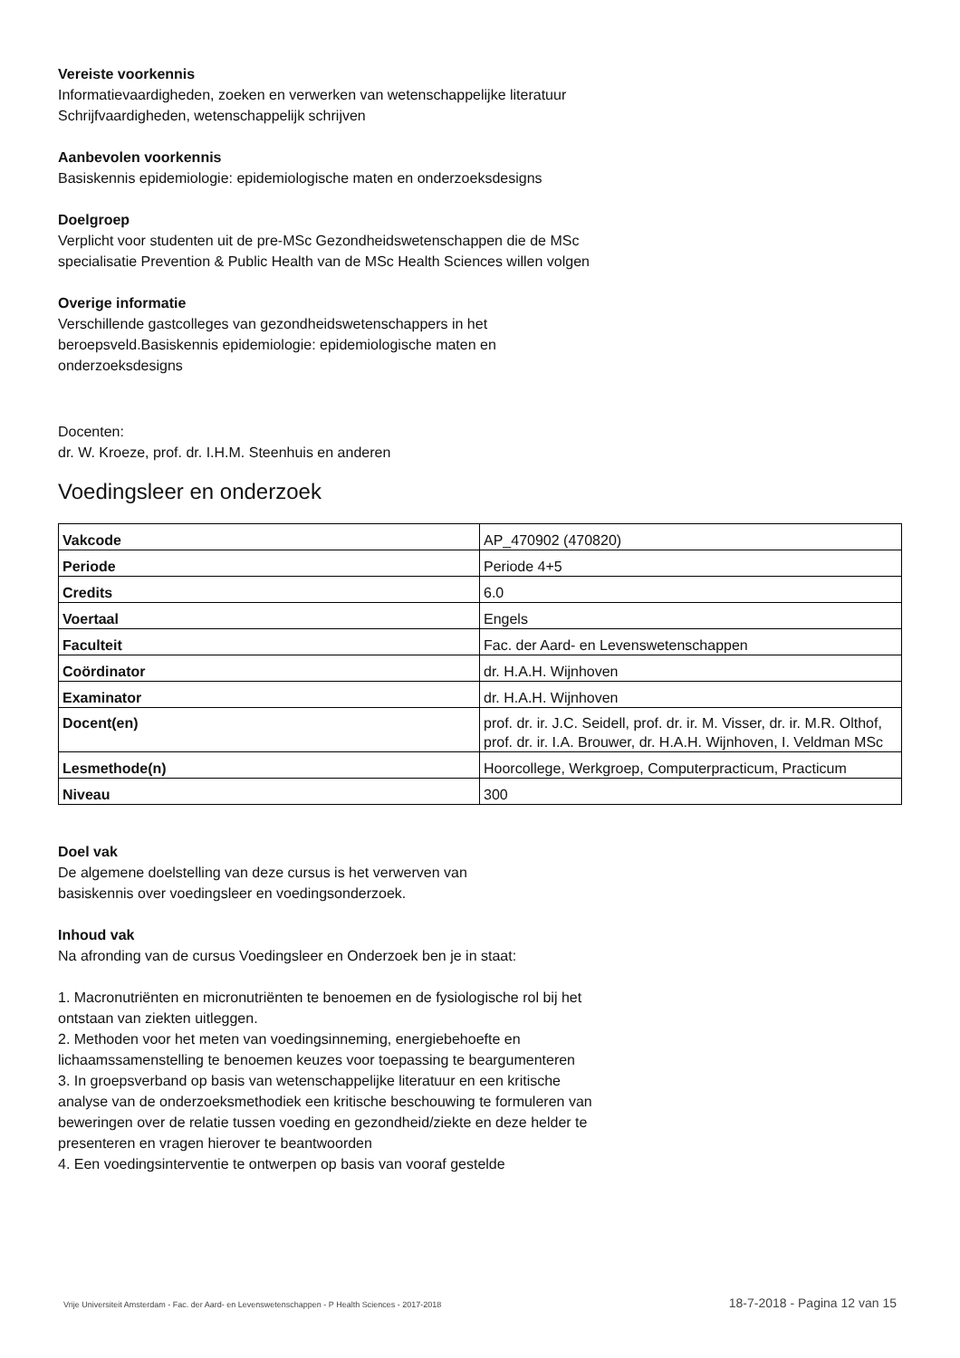Vereiste voorkennis
Informatievaardigheden, zoeken en verwerken van wetenschappelijke literatuur
Schrijfvaardigheden, wetenschappelijk schrijven
Aanbevolen voorkennis
Basiskennis epidemiologie: epidemiologische maten en onderzoeksdesigns
Doelgroep
Verplicht voor studenten uit de pre-MSc Gezondheidswetenschappen die de MSc specialisatie Prevention & Public Health van de MSc Health Sciences willen volgen
Overige informatie
Verschillende gastcolleges van gezondheidswetenschappers in het beroepsveld.Basiskennis epidemiologie: epidemiologische maten en onderzoeksdesigns
Docenten:
dr. W. Kroeze, prof. dr. I.H.M. Steenhuis en anderen
Voedingsleer en onderzoek
| Vakcode | AP_470902 (470820) |
| Periode | Periode 4+5 |
| Credits | 6.0 |
| Voertaal | Engels |
| Faculteit | Fac. der Aard- en Levenswetenschappen |
| Coördinator | dr. H.A.H. Wijnhoven |
| Examinator | dr. H.A.H. Wijnhoven |
| Docent(en) | prof. dr. ir. J.C. Seidell, prof. dr. ir. M. Visser, dr. ir. M.R. Olthof, prof. dr. ir. I.A. Brouwer, dr. H.A.H. Wijnhoven, I. Veldman MSc |
| Lesmethode(n) | Hoorcollege, Werkgroep, Computerpracticum, Practicum |
| Niveau | 300 |
Doel vak
De algemene doelstelling van deze cursus is het verwerven van basiskennis over voedingsleer en voedingsonderzoek.
Inhoud vak
Na afronding van de cursus Voedingsleer en Onderzoek ben je in staat:
1. Macronutriënten en micronutriënten te benoemen en de fysiologische rol bij het ontstaan van ziekten uitleggen.
2. Methoden voor het meten van voedingsinneming, energiebehoefte en lichaamssamenstelling te benoemen keuzes voor toepassing te beargumenteren
3. In groepsverband op basis van wetenschappelijke literatuur en een kritische analyse van de onderzoeksmethodiek een kritische beschouwing te formuleren van beweringen over de relatie tussen voeding en gezondheid/ziekte en deze helder te presenteren en vragen hierover te beantwoorden
4. Een voedingsinterventie te ontwerpen op basis van vooraf gestelde
Vrije Universiteit Amsterdam - Fac. der Aard- en Levenswetenschappen - P Health Sciences - 2017-2018 18-7-2018 - Pagina 12 van 15